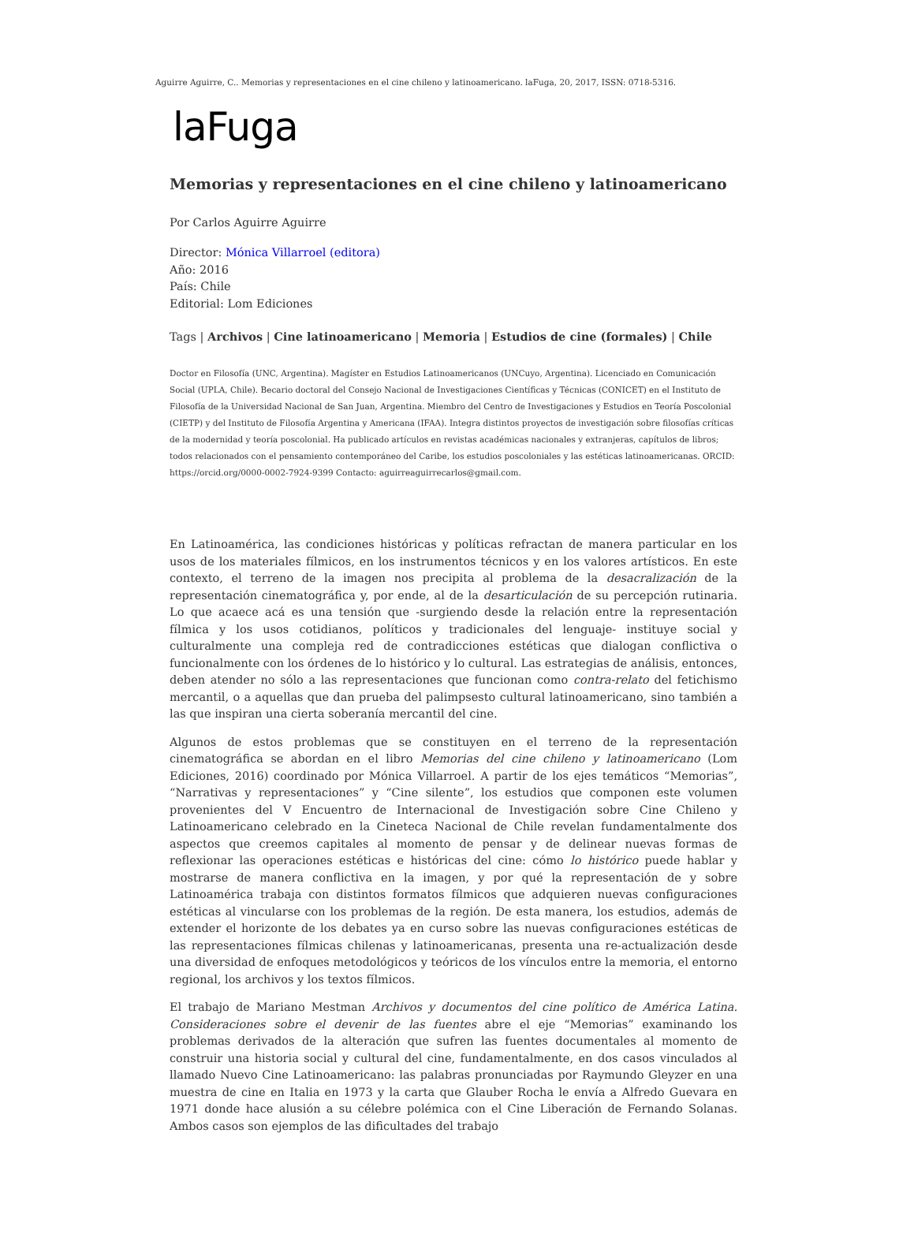Aguirre Aguirre, C.. Memorias y representaciones en el cine chileno y latinoamericano. laFuga, 20, 2017, ISSN: 0718-5316.
laFuga
Memorias y representaciones en el cine chileno y latinoamericano
Por Carlos Aguirre Aguirre
Director: Mónica Villarroel (editora)
Año: 2016
País: Chile
Editorial: Lom Ediciones
Tags | Archivos | Cine latinoamericano | Memoria | Estudios de cine (formales) | Chile
Doctor en Filosofía (UNC, Argentina). Magíster en Estudios Latinoamericanos (UNCuyo, Argentina). Licenciado en Comunicación Social (UPLA, Chile). Becario doctoral del Consejo Nacional de Investigaciones Científicas y Técnicas (CONICET) en el Instituto de Filosofía de la Universidad Nacional de San Juan, Argentina. Miembro del Centro de Investigaciones y Estudios en Teoría Poscolonial (CIETP) y del Instituto de Filosofía Argentina y Americana (IFAA). Integra distintos proyectos de investigación sobre filosofías críticas de la modernidad y teoría poscolonial. Ha publicado artículos en revistas académicas nacionales y extranjeras, capítulos de libros; todos relacionados con el pensamiento contemporáneo del Caribe, los estudios poscoloniales y las estéticas latinoamericanas. ORCID: https://orcid.org/0000-0002-7924-9399 Contacto: aguirreaguirrecarlos@gmail.com.
En Latinoamérica, las condiciones históricas y políticas refractan de manera particular en los usos de los materiales fílmicos, en los instrumentos técnicos y en los valores artísticos. En este contexto, el terreno de la imagen nos precipita al problema de la desacralización de la representación cinematográfica y, por ende, al de la desarticulación de su percepción rutinaria. Lo que acaece acá es una tensión que -surgiendo desde la relación entre la representación fílmica y los usos cotidianos, políticos y tradicionales del lenguaje- instituye social y culturalmente una compleja red de contradicciones estéticas que dialogan conflictiva o funcionalmente con los órdenes de lo histórico y lo cultural. Las estrategias de análisis, entonces, deben atender no sólo a las representaciones que funcionan como contra-relato del fetichismo mercantil, o a aquellas que dan prueba del palimpsesto cultural latinoamericano, sino también a las que inspiran una cierta soberanía mercantil del cine.
Algunos de estos problemas que se constituyen en el terreno de la representación cinematográfica se abordan en el libro Memorias del cine chileno y latinoamericano (Lom Ediciones, 2016) coordinado por Mónica Villarroel. A partir de los ejes temáticos “Memorias”, “Narrativas y representaciones” y “Cine silente”, los estudios que componen este volumen provenientes del V Encuentro de Internacional de Investigación sobre Cine Chileno y Latinoamericano celebrado en la Cineteca Nacional de Chile revelan fundamentalmente dos aspectos que creemos capitales al momento de pensar y de delinear nuevas formas de reflexionar las operaciones estéticas e históricas del cine: cómo lo histórico puede hablar y mostrarse de manera conflictiva en la imagen, y por qué la representación de y sobre Latinoamérica trabaja con distintos formatos fílmicos que adquieren nuevas configuraciones estéticas al vincularse con los problemas de la región. De esta manera, los estudios, además de extender el horizonte de los debates ya en curso sobre las nuevas configuraciones estéticas de las representaciones fílmicas chilenas y latinoamericanas, presenta una re-actualización desde una diversidad de enfoques metodológicos y teóricos de los vínculos entre la memoria, el entorno regional, los archivos y los textos fílmicos.
El trabajo de Mariano Mestman Archivos y documentos del cine político de América Latina. Consideraciones sobre el devenir de las fuentes abre el eje “Memorias” examinando los problemas derivados de la alteración que sufren las fuentes documentales al momento de construir una historia social y cultural del cine, fundamentalmente, en dos casos vinculados al llamado Nuevo Cine Latinoamericano: las palabras pronunciadas por Raymundo Gleyzer en una muestra de cine en Italia en 1973 y la carta que Glauber Rocha le envía a Alfredo Guevara en 1971 donde hace alusión a su célebre polémica con el Cine Liberación de Fernando Solanas. Ambos casos son ejemplos de las dificultades del trabajo